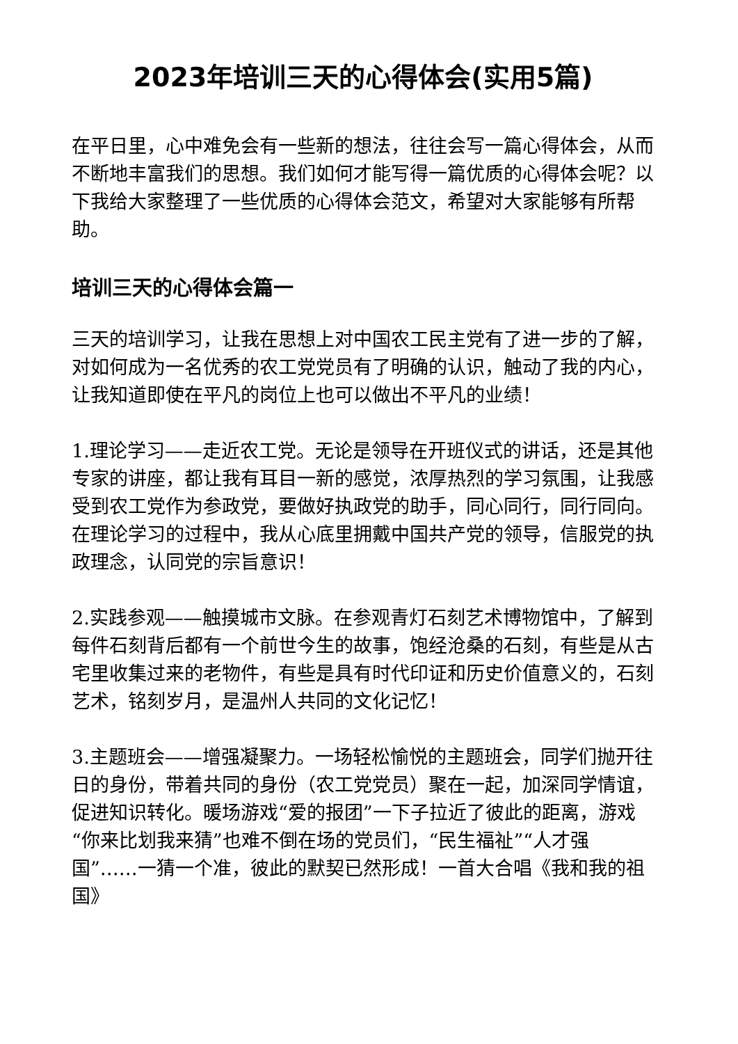2023年培训三天的心得体会(实用5篇)
在平日里，心中难免会有一些新的想法，往往会写一篇心得体会，从而不断地丰富我们的思想。我们如何才能写得一篇优质的心得体会呢？以下我给大家整理了一些优质的心得体会范文，希望对大家能够有所帮助。
培训三天的心得体会篇一
三天的培训学习，让我在思想上对中国农工民主党有了进一步的了解，对如何成为一名优秀的农工党党员有了明确的认识，触动了我的内心，让我知道即使在平凡的岗位上也可以做出不平凡的业绩！
1.理论学习——走近农工党。无论是领导在开班仪式的讲话，还是其他专家的讲座，都让我有耳目一新的感觉，浓厚热烈的学习氛围，让我感受到农工党作为参政党，要做好执政党的助手，同心同行，同行同向。在理论学习的过程中，我从心底里拥戴中国共产党的领导，信服党的执政理念，认同党的宗旨意识！
2.实践参观——触摸城市文脉。在参观青灯石刻艺术博物馆中，了解到每件石刻背后都有一个前世今生的故事，饱经沧桑的石刻，有些是从古宅里收集过来的老物件，有些是具有时代印证和历史价值意义的，石刻艺术，铭刻岁月，是温州人共同的文化记忆！
3.主题班会——增强凝聚力。一场轻松愉悦的主题班会，同学们抛开往日的身份，带着共同的身份（农工党党员）聚在一起，加深同学情谊，促进知识转化。暖场游戏“爱的报团”一下子拉近了彼此的距离，游戏“你来比划我来猜”也难不倒在场的党员们，“民生福祉”“人才强国”……一猜一个准，彼此的默契已然形成！一首大合唱《我和我的祖国》